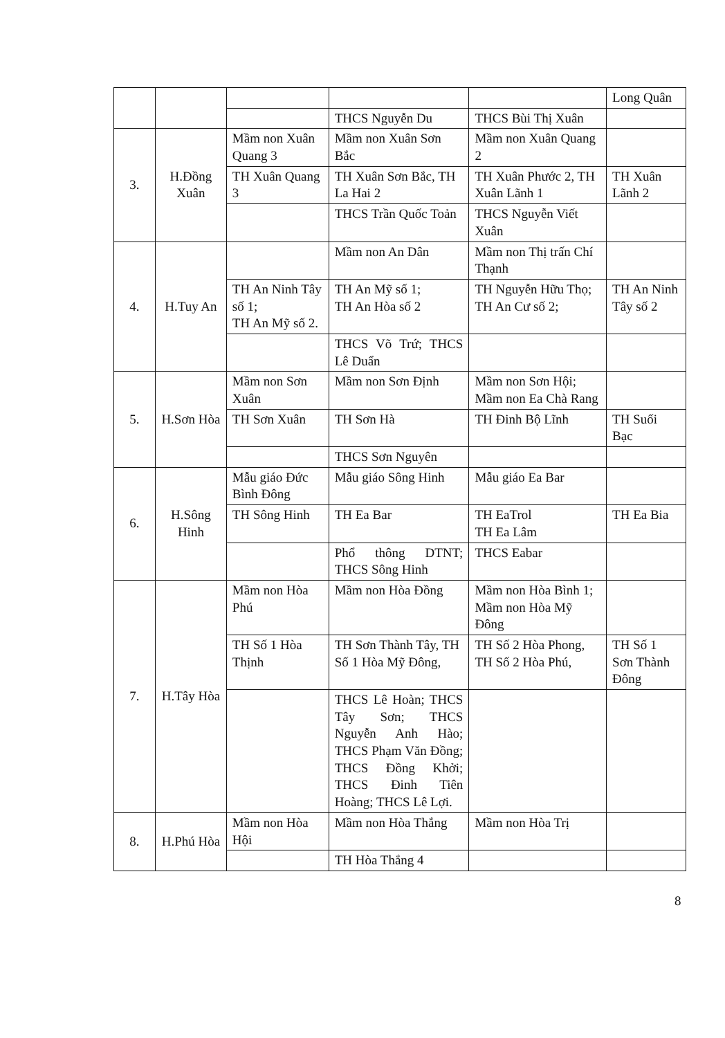| | | | | | Long Quân |
| | | | THCS Nguyễn Du | THCS Bùi Thị Xuân | |
| 3. | H.Đồng Xuân | Mầm non Xuân Quang 3 | Mầm non Xuân Sơn Bắc | Mầm non Xuân Quang 2 | |
| | | TH Xuân Quang 3 | TH Xuân Sơn Bắc, TH La Hai 2 | TH Xuân Phước 2, TH Xuân Lãnh 1 | TH Xuân Lãnh 2 |
| | | | THCS Trần Quốc Toản | THCS Nguyễn Viết Xuân | |
| 4. | H.Tuy An | | Mầm non An Dân | Mầm non Thị trấn Chí Thạnh | |
| | | TH An Ninh Tây số 1; TH An Mỹ số 2. | TH An Mỹ số 1; TH An Hòa số 2 | TH Nguyễn Hữu Thọ; TH An Cư số 2; | TH An Ninh Tây số 2 |
| | | | THCS Võ Trứ; THCS Lê Duẩn | | |
| 5. | H.Sơn Hòa | Mầm non Sơn Xuân | Mầm non Sơn Định | Mầm non Sơn Hội; Mầm non Ea Chà Rang | |
| | | TH Sơn Xuân | TH Sơn Hà | TH Đinh Bộ Lĩnh | TH Suối Bạc |
| | | | THCS Sơn Nguyên | | |
| 6. | H.Sông Hinh | Mẫu giáo Đức Bình Đông | Mẫu giáo Sông Hinh | Mẫu giáo Ea Bar | |
| | | TH Sông Hinh | TH Ea Bar | TH EaTrol TH Ea Lâm | TH Ea Bia |
| | | | Phổ thông DTNT; THCS Sông Hinh | THCS Eabar | |
| 7. | H.Tây Hòa | Mầm non Hòa Phú | Mầm non Hòa Đồng | Mầm non Hòa Bình 1; Mầm non Hòa Mỹ Đông | |
| | | TH Số 1 Hòa Thịnh | TH Sơn Thành Tây, TH Số 1 Hòa Mỹ Đông, | TH Số 2 Hòa Phong, TH Số 2 Hòa Phú, | TH Số 1 Sơn Thành Đông |
| | | | THCS Lê Hoàn; THCS Tây Sơn; THCS Nguyễn Anh Hào; THCS Phạm Văn Đồng; THCS Đồng Khởi; THCS Đinh Tiên Hoàng; THCS Lê Lợi. | | |
| 8. | H.Phú Hòa | Mầm non Hòa Hội | Mầm non Hòa Thắng | Mầm non Hòa Trị | |
| | | | TH Hòa Thắng 4 | | |
8